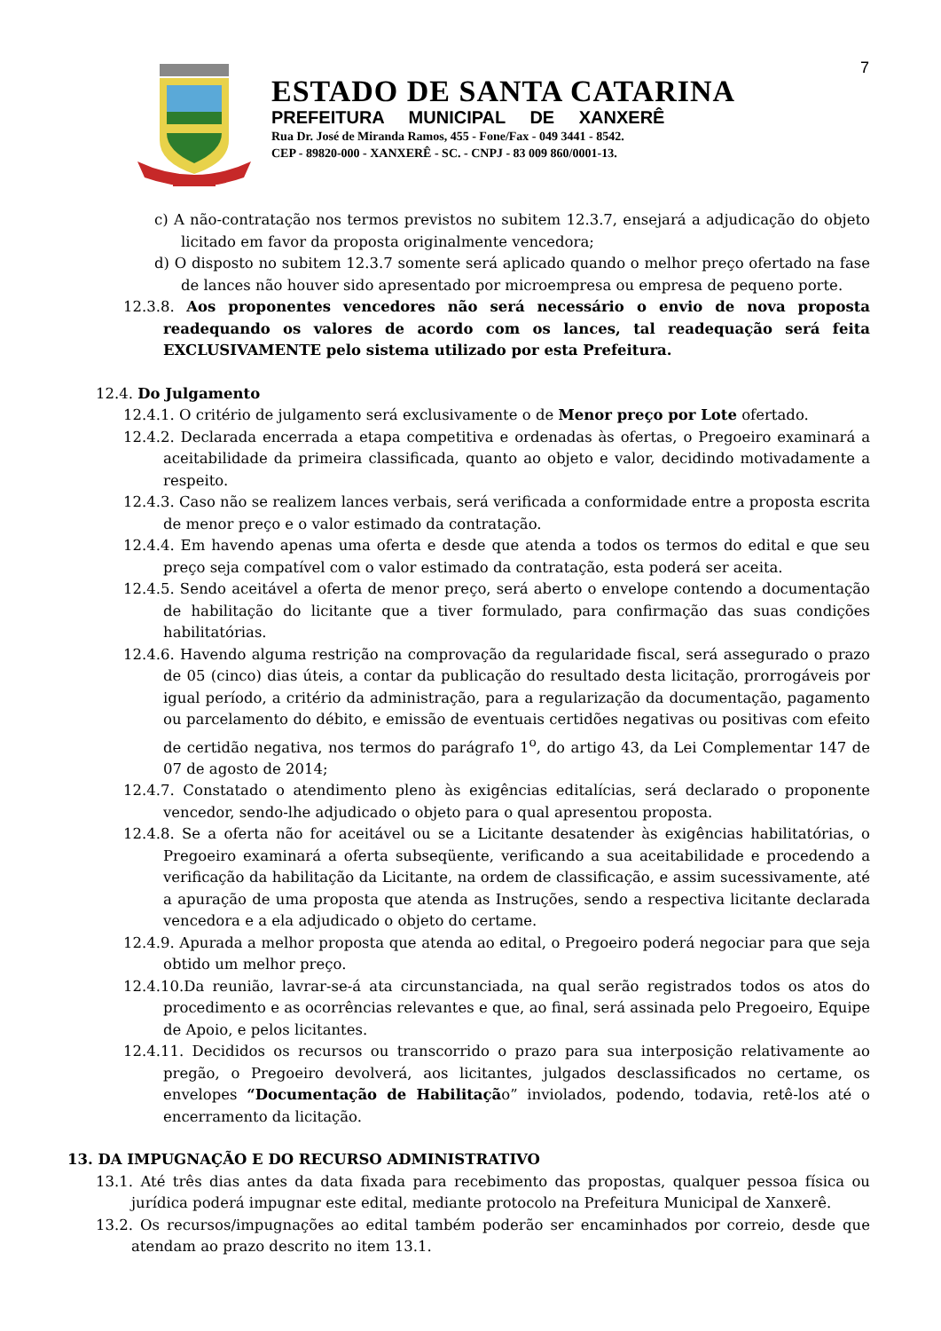7
ESTADO DE SANTA CATARINA
PREFEITURA MUNICIPAL DE XANXERÊ
Rua Dr. José de Miranda Ramos, 455 - Fone/Fax - 049 3441 - 8542.
CEP - 89820-000 - XANXERÊ - SC. - CNPJ - 83 009 860/0001-13.
c) A não-contratação nos termos previstos no subitem 12.3.7, ensejará a adjudicação do objeto licitado em favor da proposta originalmente vencedora;
d) O disposto no subitem 12.3.7 somente será aplicado quando o melhor preço ofertado na fase de lances não houver sido apresentado por microempresa ou empresa de pequeno porte.
12.3.8. Aos proponentes vencedores não será necessário o envio de nova proposta readequando os valores de acordo com os lances, tal readequação será feita EXCLUSIVAMENTE pelo sistema utilizado por esta Prefeitura.
12.4. Do Julgamento
12.4.1. O critério de julgamento será exclusivamente o de Menor preço por Lote ofertado.
12.4.2. Declarada encerrada a etapa competitiva e ordenadas às ofertas, o Pregoeiro examinará a aceitabilidade da primeira classificada, quanto ao objeto e valor, decidindo motivadamente a respeito.
12.4.3. Caso não se realizem lances verbais, será verificada a conformidade entre a proposta escrita de menor preço e o valor estimado da contratação.
12.4.4. Em havendo apenas uma oferta e desde que atenda a todos os termos do edital e que seu preço seja compatível com o valor estimado da contratação, esta poderá ser aceita.
12.4.5. Sendo aceitável a oferta de menor preço, será aberto o envelope contendo a documentação de habilitação do licitante que a tiver formulado, para confirmação das suas condições habilitatórias.
12.4.6. Havendo alguma restrição na comprovação da regularidade fiscal, será assegurado o prazo de 05 (cinco) dias úteis, a contar da publicação do resultado desta licitação, prorrogáveis por igual período, a critério da administração, para a regularização da documentação, pagamento ou parcelamento do débito, e emissão de eventuais certidões negativas ou positivas com efeito de certidão negativa, nos termos do parágrafo 1<sup>o</sup>, do artigo 43, da Lei Complementar 147 de 07 de agosto de 2014;
12.4.7. Constatado o atendimento pleno às exigências editalícias, será declarado o proponente vencedor, sendo-lhe adjudicado o objeto para o qual apresentou proposta.
12.4.8. Se a oferta não for aceitável ou se a Licitante desatender às exigências habilitatórias, o Pregoeiro examinará a oferta subseqüente, verificando a sua aceitabilidade e procedendo a verificação da habilitação da Licitante, na ordem de classificação, e assim sucessivamente, até a apuração de uma proposta que atenda as Instruções, sendo a respectiva licitante declarada vencedora e a ela adjudicado o objeto do certame.
12.4.9. Apurada a melhor proposta que atenda ao edital, o Pregoeiro poderá negociar para que seja obtido um melhor preço.
12.4.10.Da reunião, lavrar-se-á ata circunstanciada, na qual serão registrados todos os atos do procedimento e as ocorrências relevantes e que, ao final, será assinada pelo Pregoeiro, Equipe de Apoio, e pelos licitantes.
12.4.11. Decididos os recursos ou transcorrido o prazo para sua interposição relativamente ao pregão, o Pregoeiro devolverá, aos licitantes, julgados desclassificados no certame, os envelopes “Documentação de Habilitação” inviolados, podendo, todavia, retê-los até o encerramento da licitação.
13. DA IMPUGNAÇÃO E DO RECURSO ADMINISTRATIVO
13.1. Até três dias antes da data fixada para recebimento das propostas, qualquer pessoa física ou jurídica poderá impugnar este edital, mediante protocolo na Prefeitura Municipal de Xanxerê.
13.2. Os recursos/impugnações ao edital também poderão ser encaminhados por correio, desde que atendam ao prazo descrito no item 13.1.